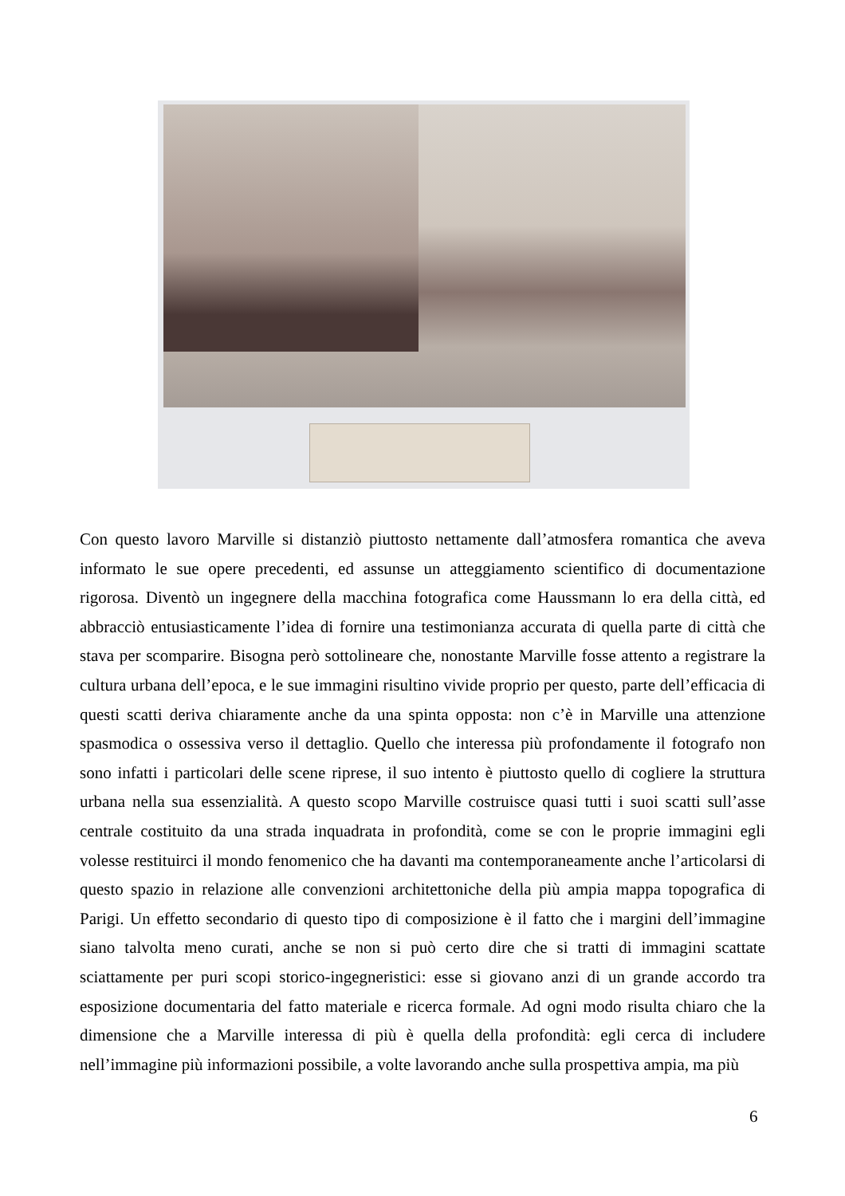Con questo lavoro Marville si distanziò piuttosto nettamente dall’atmosfera romantica che aveva informato le sue opere precedenti, ed assunse un atteggiamento scientifico di documentazione rigorosa. Diventò un ingegnere della macchina fotografica come Haussmann lo era della città, ed abbracciò entusiasticamente l’idea di fornire una testimonianza accurata di quella parte di città che stava per scomparire. Bisogna però sottolineare che, nonostante Marville fosse attento a registrare la cultura urbana dell’epoca, e le sue immagini risultino vivide proprio per questo, parte dell’efficacia di questi scatti deriva chiaramente anche da una spinta opposta: non c’è in Marville una attenzione spasmodica o ossessiva verso il dettaglio. Quello che interessa più profondamente il fotografo non sono infatti i particolari delle scene riprese, il suo intento è piuttosto quello di cogliere la struttura urbana nella sua essenzialità. A questo scopo Marville costruisce quasi tutti i suoi scatti sull’asse centrale costituito da una strada inquadrata in profondità, come se con le proprie immagini egli volesse restituirci il mondo fenomenico che ha davanti ma contemporaneamente anche l’articolarsi di questo spazio in relazione alle convenzioni architettoniche della più ampia mappa topografica di Parigi. Un effetto secondario di questo tipo di composizione è il fatto che i margini dell’immagine siano talvolta meno curati, anche se non si può certo dire che si tratti di immagini scattate sciattamente per puri scopi storico-ingegneristici: esse si giovano anzi di un grande accordo tra esposizione documentaria del fatto materiale e ricerca formale. Ad ogni modo risulta chiaro che la dimensione che a Marville interessa di più è quella della profondità: egli cerca di includere nell’immagine più informazioni possibile, a volte lavorando anche sulla prospettiva ampia, ma più
6